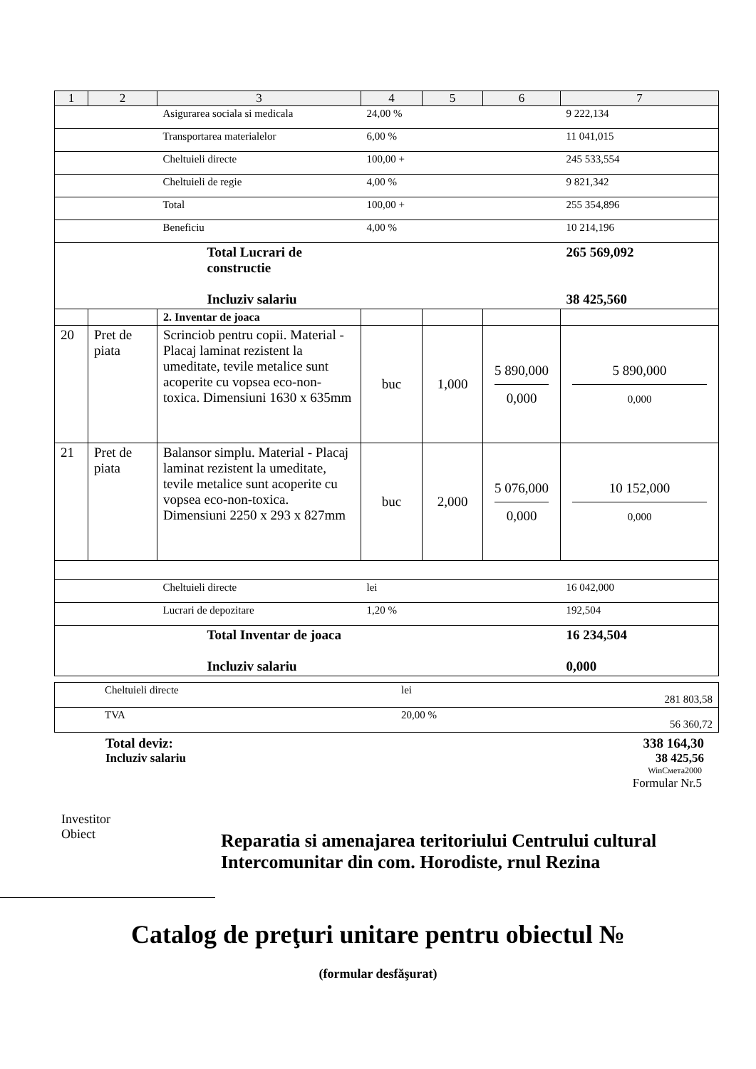| 1 | 2 | 3 | 4 | 5 | 6 | 7 |
| --- | --- | --- | --- | --- | --- | --- |
| | | Asigurarea sociala si medicala | 24,00 % | | | 9 222,134 |
| | | Transportarea materialelor | 6,00 % | | | 11 041,015 |
| | | Cheltuieli directe | 100,00 + | | | 245 533,554 |
| | | Cheltuieli de regie | 4,00 % | | | 9 821,342 |
| | | Total | 100,00 + | | | 255 354,896 |
| | | Beneficiu | 4,00 % | | | 10 214,196 |
| | | Total Lucrari de constructie Incluziv salariu | | | | 265 569,092 38 425,560 |
| | | 2. Inventar de joaca | | | | |
| 20 | Pret de piata | Scrinciob pentru copii. Material - Placaj laminat rezistent la umeditate, tevile metalice sunt acoperite cu vopsea eco-non-toxica. Dimensiuni 1630 x 635mm | buc | 1,000 | 5 890,000 0,000 | 5 890,000 0,000 |
| 21 | Pret de piata | Balansor simplu. Material - Placaj laminat rezistent la umeditate, tevile metalice sunt acoperite cu vopsea eco-non-toxica. Dimensiuni 2250 x 293 x 827mm | buc | 2,000 | 5 076,000 0,000 | 10 152,000 0,000 |
| | | Cheltuieli directe | lei | | | 16 042,000 |
| | | Lucrari de depozitare | 1,20 % | | | 192,504 |
| | | Total Inventar de joaca Incluziv salariu | | | | 16 234,504 0,000 |
| | Cheltuieli directe | lei | 281 803,58 |
| | TVA | 20,00 % | 56 360,72 |
Total deviz: 338 164,30
Incluziv salariu 38 425,56
WinСмета2000
Formular Nr.5
Investitor
Obiect
Reparatia si amenajarea teritoriului Centrului cultural Intercomunitar din com. Horodiste, rnul Rezina
Catalog de preţuri unitare pentru obiectul №
(formular desfăşurat)